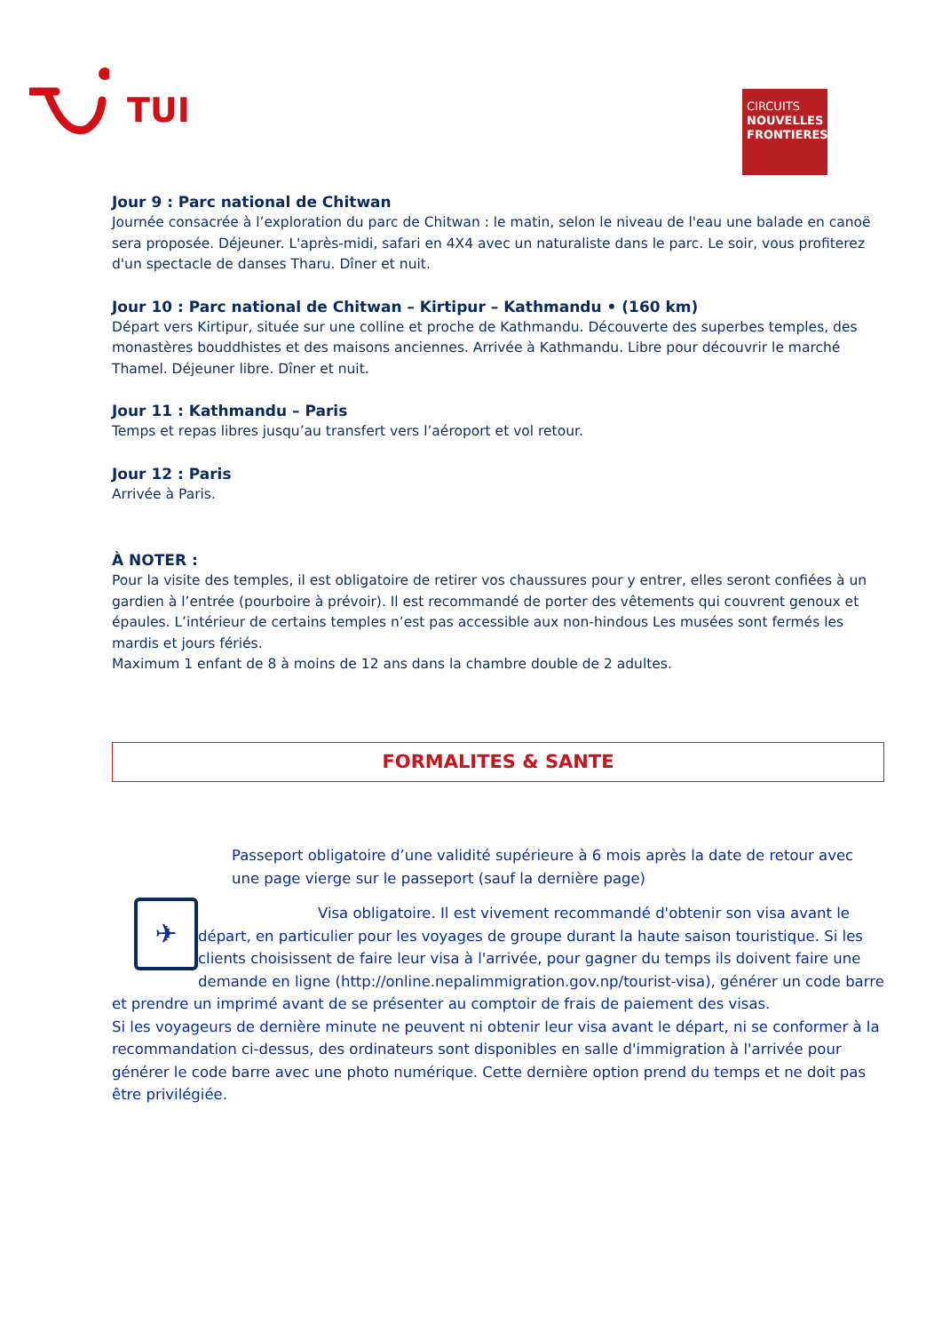TUI
CIRCUITS
NOUVELLES FRONTIERES
Jour 9 : Parc national de Chitwan
Journée consacrée à l’exploration du parc de Chitwan : le matin, selon le niveau de l'eau une balade en canoë sera proposée. Déjeuner. L'après-midi, safari en 4X4 avec un naturaliste dans le parc. Le soir, vous profiterez d'un spectacle de danses Tharu. Dîner et nuit.
Jour 10 : Parc national de Chitwan – Kirtipur – Kathmandu • (160 km)
Départ vers Kirtipur, située sur une colline et proche de Kathmandu. Découverte des superbes temples, des monastères bouddhistes et des maisons anciennes. Arrivée à Kathmandu. Libre pour découvrir le marché Thamel. Déjeuner libre. Dîner et nuit.
Jour 11 : Kathmandu – Paris
Temps et repas libres jusqu’au transfert vers l’aéroport et vol retour.
Jour 12 : Paris
Arrivée à Paris.
À NOTER :
Pour la visite des temples, il est obligatoire de retirer vos chaussures pour y entrer, elles seront confiées à un gardien à l’entrée (pourboire à prévoir). Il est recommandé de porter des vêtements qui couvrent genoux et épaules. L’intérieur de certains temples n’est pas accessible aux non-hindous Les musées sont fermés les mardis et jours fériés.
Maximum 1 enfant de 8 à moins de 12 ans dans la chambre double de 2 adultes.
FORMALITES & SANTE
✈
Passeport obligatoire d’une validité supérieure à 6 mois après la date de retour avec une page vierge sur le passeport (sauf la dernière page)
Visa obligatoire. Il est vivement recommandé d'obtenir son visa avant le départ, en particulier pour les voyages de groupe durant la haute saison touristique. Si les clients choisissent de faire leur visa à l'arrivée, pour gagner du temps ils doivent faire une demande en ligne (http://online.nepalimmigration.gov.np/tourist-visa), générer un code barre et prendre un imprimé avant de se présenter au comptoir de frais de paiement des visas.
Si les voyageurs de dernière minute ne peuvent ni obtenir leur visa avant le départ, ni se conformer à la recommandation ci-dessus, des ordinateurs sont disponibles en salle d'immigration à l'arrivée pour générer le code barre avec une photo numérique. Cette dernière option prend du temps et ne doit pas être privilégiée.